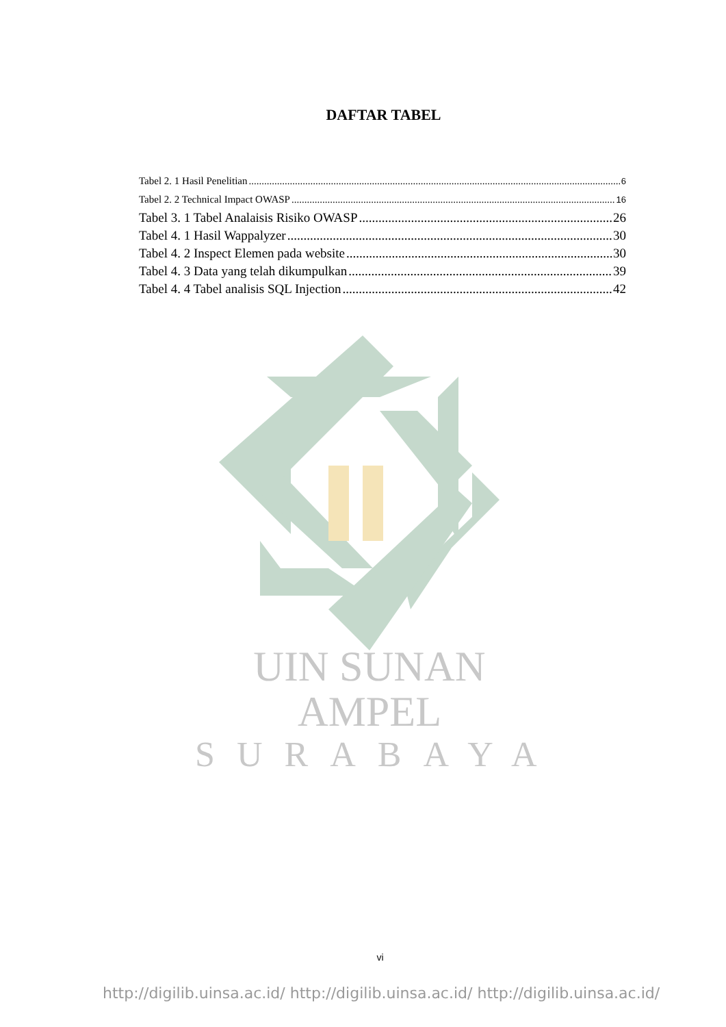DAFTAR TABEL
Tabel 2. 1 Hasil Penelitian 6
Tabel 2. 2 Technical Impact OWASP 16
Tabel 3. 1 Tabel Analaisis Risiko OWASP 26
Tabel 4. 1 Hasil Wappalyzer 30
Tabel 4. 2 Inspect Elemen pada website 30
Tabel 4. 3 Data yang telah dikumpulkan 39
Tabel 4. 4 Tabel analisis SQL Injection 42
UIN SUNAN AMPEL
SURABAYA
vi
http://digilib.uinsa.ac.id/ http://digilib.uinsa.ac.id/ http://digilib.uinsa.ac.id/